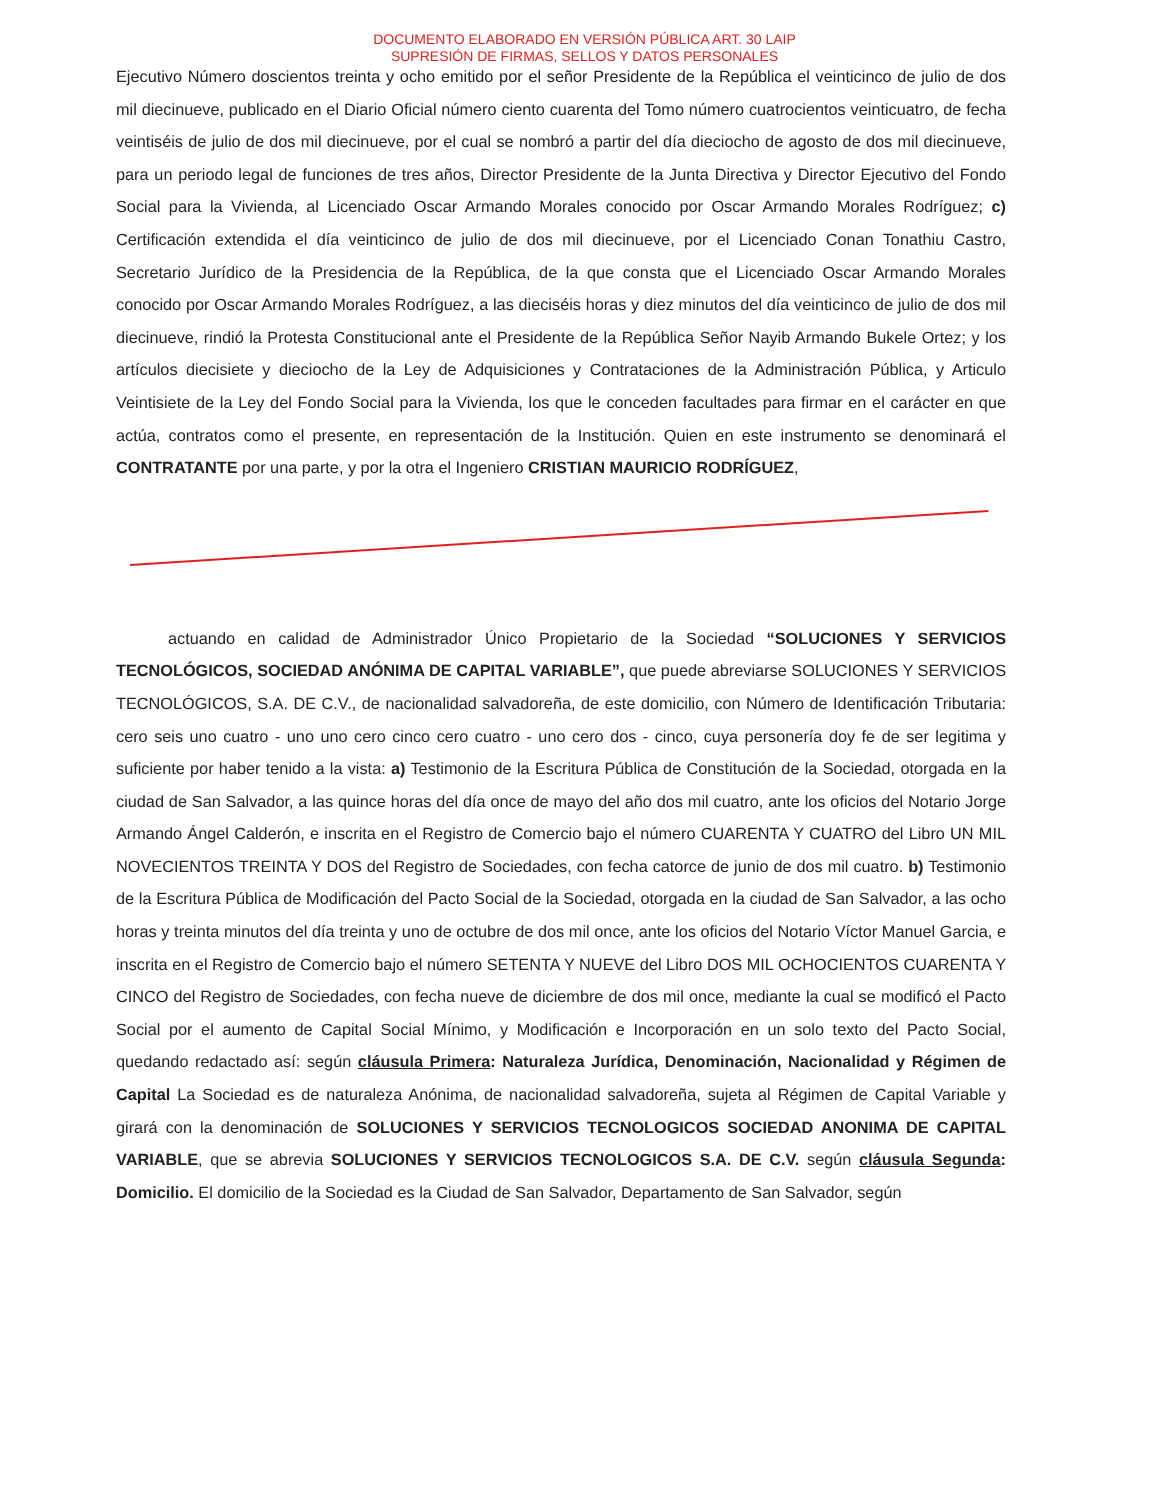DOCUMENTO ELABORADO EN VERSIÓN PÚBLICA ART. 30 LAIP
SUPRESIÓN DE FIRMAS, SELLOS Y DATOS PERSONALES
Ejecutivo Número doscientos treinta y ocho emitido por el señor Presidente de la República el veinticinco de julio de dos mil diecinueve, publicado en el Diario Oficial número ciento cuarenta del Tomo número cuatrocientos veinticuatro, de fecha veintiséis de julio de dos mil diecinueve, por el cual se nombró a partir del día dieciocho de agosto de dos mil diecinueve, para un periodo legal de funciones de tres años, Director Presidente de la Junta Directiva y Director Ejecutivo del Fondo Social para la Vivienda, al Licenciado Oscar Armando Morales conocido por Oscar Armando Morales Rodríguez; c) Certificación extendida el día veinticinco de julio de dos mil diecinueve, por el Licenciado Conan Tonathiu Castro, Secretario Jurídico de la Presidencia de la República, de la que consta que el Licenciado Oscar Armando Morales conocido por Oscar Armando Morales Rodríguez, a las dieciséis horas y diez minutos del día veinticinco de julio de dos mil diecinueve, rindió la Protesta Constitucional ante el Presidente de la República Señor Nayib Armando Bukele Ortez; y los artículos diecisiete y dieciocho de la Ley de Adquisiciones y Contrataciones de la Administración Pública, y Articulo Veintisiete de la Ley del Fondo Social para la Vivienda, los que le conceden facultades para firmar en el carácter en que actúa, contratos como el presente, en representación de la Institución. Quien en este instrumento se denominará el CONTRATANTE por una parte, y por la otra el Ingeniero CRISTIAN MAURICIO RODRÍGUEZ,
actuando en calidad de Administrador Único Propietario de la Sociedad “SOLUCIONES Y SERVICIOS TECNOLÓGICOS, SOCIEDAD ANÓNIMA DE CAPITAL VARIABLE”, que puede abreviarse SOLUCIONES Y SERVICIOS TECNOLÓGICOS, S.A. DE C.V., de nacionalidad salvadoreña, de este domicilio, con Número de Identificación Tributaria: cero seis uno cuatro - uno uno cero cinco cero cuatro - uno cero dos - cinco, cuya personería doy fe de ser legitima y suficiente por haber tenido a la vista: a) Testimonio de la Escritura Pública de Constitución de la Sociedad, otorgada en la ciudad de San Salvador, a las quince horas del día once de mayo del año dos mil cuatro, ante los oficios del Notario Jorge Armando Ángel Calderón, e inscrita en el Registro de Comercio bajo el número CUARENTA Y CUATRO del Libro UN MIL NOVECIENTOS TREINTA Y DOS del Registro de Sociedades, con fecha catorce de junio de dos mil cuatro. b) Testimonio de la Escritura Pública de Modificación del Pacto Social de la Sociedad, otorgada en la ciudad de San Salvador, a las ocho horas y treinta minutos del día treinta y uno de octubre de dos mil once, ante los oficios del Notario Víctor Manuel Garcia, e inscrita en el Registro de Comercio bajo el número SETENTA Y NUEVE del Libro DOS MIL OCHOCIENTOS CUARENTA Y CINCO del Registro de Sociedades, con fecha nueve de diciembre de dos mil once, mediante la cual se modificó el Pacto Social por el aumento de Capital Social Mínimo, y Modificación e Incorporación en un solo texto del Pacto Social, quedando redactado así: según cláusula Primera: Naturaleza Jurídica, Denominación, Nacionalidad y Régimen de Capital La Sociedad es de naturaleza Anónima, de nacionalidad salvadoreña, sujeta al Régimen de Capital Variable y girará con la denominación de SOLUCIONES Y SERVICIOS TECNOLOGICOS SOCIEDAD ANONIMA DE CAPITAL VARIABLE, que se abrevia SOLUCIONES Y SERVICIOS TECNOLOGICOS S.A. DE C.V. según cláusula Segunda: Domicilio. El domicilio de la Sociedad es la Ciudad de San Salvador, Departamento de San Salvador, según